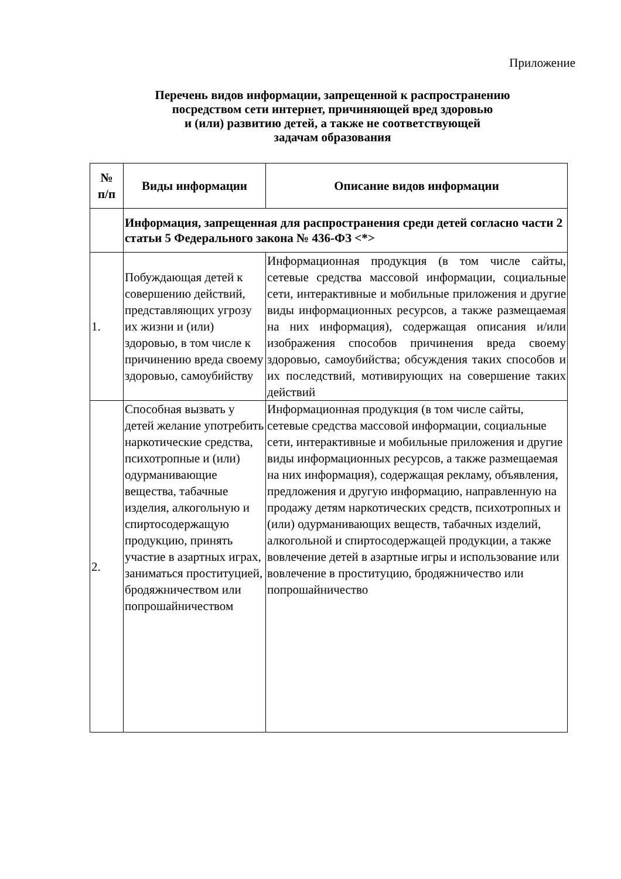Приложение
Перечень видов информации, запрещенной к распространению
посредством сети интернет, причиняющей вред здоровью
и (или) развитию детей, а также не соответствующей
задачам образования
| № п/п | Виды информации | Описание видов информации |
| --- | --- | --- |
| | Информация, запрещенная для распространения среди детей согласно части 2 статьи 5 Федерального закона № 436-ФЗ <*> | |
| 1. | Побуждающая детей к совершению действий, представляющих угрозу их жизни и (или) здоровью, в том числе к причинению вреда своему здоровью, самоубийству | Информационная продукция (в том числе сайты, сетевые средства массовой информации, социальные сети, интерактивные и мобильные приложения и другие виды информационных ресурсов, а также размещаемая на них информация), содержащая описания и/или изображения способов причинения вреда своему здоровью, самоубийства; обсуждения таких способов и их последствий, мотивирующих на совершение таких действий |
| 2. | Способная вызвать у детей желание употребить наркотические средства, психотропные и (или) одурманивающие вещества, табачные изделия, алкогольную и спиртосодержащую продукцию, принять участие в азартных играх, заниматься проституцией, бродяжничеством или попрошайничеством | Информационная продукция (в том числе сайты, сетевые средства массовой информации, социальные сети, интерактивные и мобильные приложения и другие виды информационных ресурсов, а также размещаемая на них информация), содержащая рекламу, объявления, предложения и другую информацию, направленную на продажу детям наркотических средств, психотропных и (или) одурманивающих веществ, табачных изделий, алкогольной и спиртосодержащей продукции, а также вовлечение детей в азартные игры и использование или вовлечение в проституцию, бродяжничество или попрошайничество |